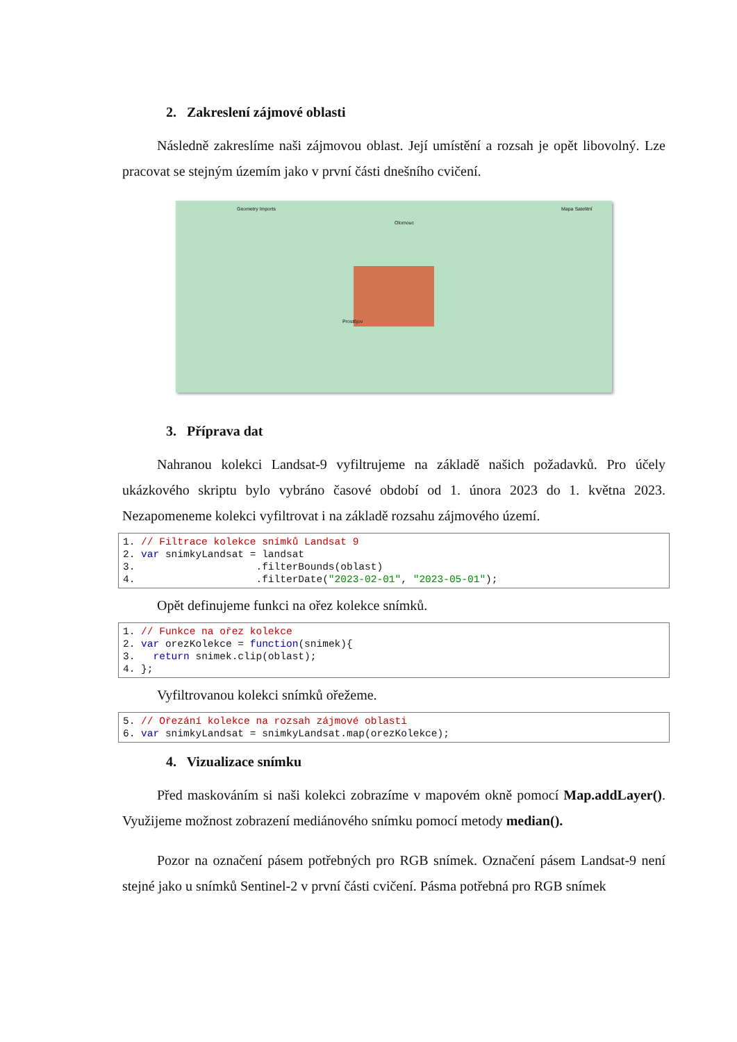2. Zakreslení zájmové oblasti
Následně zakreslíme naši zájmovou oblast. Její umístění a rozsah je opět libovolný. Lze pracovat se stejným územím jako v první části dnešního cvičení.
Geometry Imports
Olomouc
Mapa Satelitní
Prostějov
3. Příprava dat
Nahranou kolekci Landsat-9 vyfiltrujeme na základě našich požadavků. Pro účely ukázkového skriptu bylo vybráno časové období od 1. února 2023 do 1. května 2023. Nezapomeneme kolekci vyfiltrovat i na základě rozsahu zájmového území.
1. // Filtrace kolekce snímků Landsat 9 2. var snimkyLandsat = landsat 3. .filterBounds(oblast) 4. .filterDate("2023-02-01", "2023-05-01");
Opět definujeme funkci na ořez kolekce snímků.
1. // Funkce na ořez kolekce 2. var orezKolekce = function(snimek){ 3. return snimek.clip(oblast); 4. };
Vyfiltrovanou kolekci snímků ořežeme.
5. // Ořezání kolekce na rozsah zájmové oblasti 6. var snimkyLandsat = snimkyLandsat.map(orezKolekce);
4. Vizualizace snímku
Před maskováním si naši kolekci zobrazíme v mapovém okně pomocí Map.addLayer(). Využijeme možnost zobrazení mediánového snímku pomocí metody median().
Pozor na označení pásem potřebných pro RGB snímek. Označení pásem Landsat-9 není stejné jako u snímků Sentinel-2 v první části cvičení. Pásma potřebná pro RGB snímek